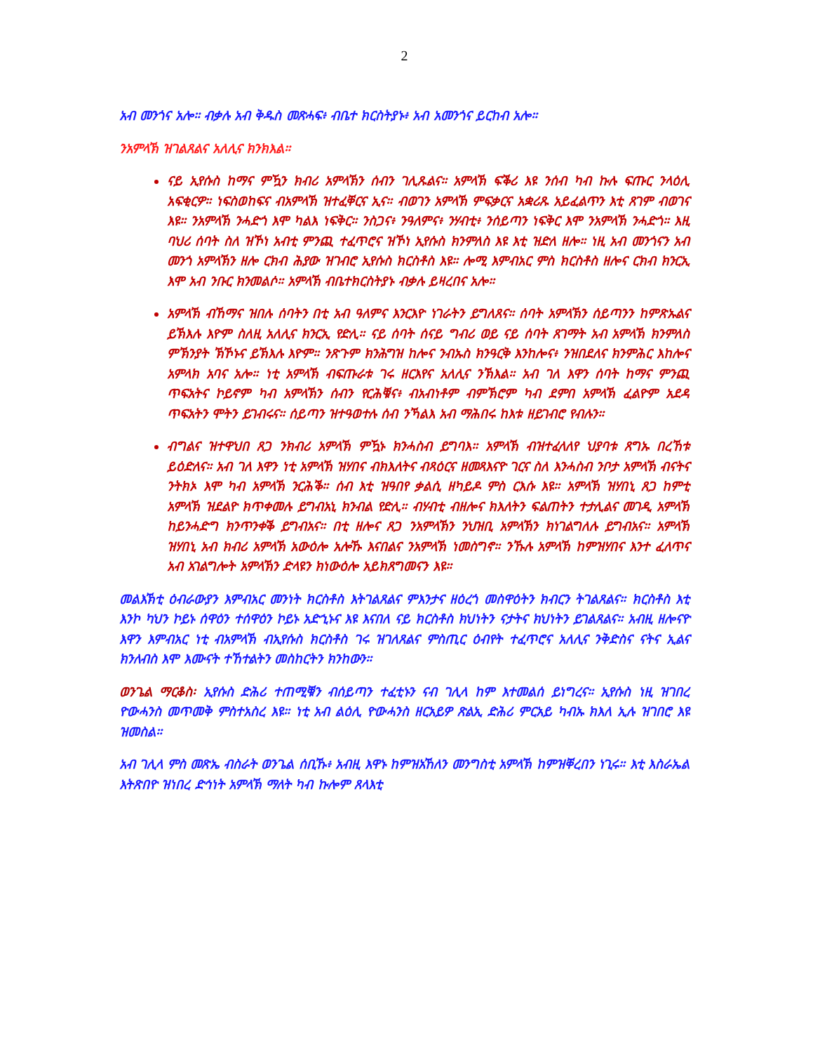2
አብ መንጎና አሎ። ብቃሉ አብ ቅዱስ መጽሓፍ፥ ብቤተ ክርስትያኑ፥ አብ አመንጎና ይርከብ አሎ።
ንአምላኽ ዝገልጸልና አለሊና ክንክእል።
ናይ ኢየሱስ ከማና ምዃን ክብሪ አምላኽን ሰብን ገሊጹልና። አምላኽ ፍቕሪ እዩ ንሰብ ካብ ኩሉ ፍጡር ንላዕሊ አፍቂርዎ። ነፍስወከፍና ብአምላኽ ዝተፈቐርና ኢና። ብወገን አምላኽ ምፍቃርና አቋሪጹ አይፈልጥን እቲ ጸገም ብወገና እዩ። ንአምላኽ ንሓድጎ እሞ ካልእ ነፍቅር። ንስጋና፥ ንዓለምና፥ ንሃብቲ፥ ንሰይጣን ነፍቅር እሞ ንአምላኽ ንሓድጎ። እዚ ባህሪ ሰባት ስለ ዝኾነ አብቲ ምንጪ ተፈጥሮና ዝኾነ ኢየሱስ ክንምለስ እዩ እቲ ዝድለ ዘሎ። ነዚ አብ መንጎናን አብ መንጎ አምላኽን ዘሎ ርክብ ሕያው ዝገብሮ ኢየሱስ ክርስቶስ እዩ። ሎሚ እምብአር ምስ ክርስቶስ ዘሎና ርክብ ክንርኢ እሞ አብ ንቡር ክንመልሶ። አምላኽ ብቤተክርስትያኑ ብቃሉ ይዛረበና አሎ።
አምላኽ ብኸማና ዝበሉ ሰባትን በቲ አብ ዓለምና እንርእዮ ነገራትን ይግለጸና። ሰባት አምላኽን ሰይጣንን ከምጽኡልና ይኽእሉ እዮም ስለዚ አለሊና ክንርኢ የድሊ። ናይ ሰባት ሰናይ ግብሪ ወይ ናይ ሰባት ጸገማት አብ አምላኽ ክንምለስ ምኽንያት ኽኾኑና ይኽእሉ እዮም። ንጽጉም ክንሕግዝ ከሎና ንብኡስ ክንዓርቅ እንከሎና፥ ንዝበደለና ክንምሕር እከሎና አምላክ አባና አሎ። ነቲ አምላኽ ብፍጡራቱ ገሩ ዘርእየና አለሊና ንኽእል። አብ ገለ እዋን ሰባት ከማና ምንጪ ጥፍአትና ኮይኖም ካብ አምላኽን ሰብን የርሕቑና፥ ብአብነቶም ብምኽሮም ካብ ደምበ አምላኽ ፈልዮም አደዳ ጥፍአትን ሞትን ይገብሩና። ሰይጣን ዝተዓወተሉ ሰብ ንኻልእ አብ ማሕበሩ ከእቱ ዘይገብሮ የብሉን።
ብግልና ዝተዋህበ ጸጋ ንክብሪ አምላኽ ምዃኑ ክንሓስብ ይግባእ። አምላኽ ብዝተፈላለየ ህያባቱ ጸግኡ በረኸቱ ይዕድለና። አብ ገለ እዋን ነቲ አምላኽ ዝሃበና ብክእለትና ብጻዕርና ዘመጻእናዮ ገርና ስለ እንሓስብ ንቦታ አምላኽ ብናትና ንትክኦ እሞ ካብ አምላኽ ንርሕቕ። ሰብ እቲ ዝዓበየ ቃልሲ ዘካይዶ ምስ ርእሱ እዩ። አምላኽ ዝሃበኒ ጸጋ ከምቲ አምላኽ ዝደልዮ ክጥቀመሉ ይግብአኒ ክንብል የድሊ። ብሃብቲ ብዘሎና ክእለትን ፍልጠትን ተታሊልና መገዲ አምላኽ ከይንሓድግ ክንጥንቀቕ ይግብአና። በቲ ዘሎና ጸጋ ንአምላኽን ንህዝቢ አምላኽን ክነገልግለሉ ይግብአና። አምላኽ ዝሃበኒ አብ ክብሪ አምላኽ አውዕሎ አሎኹ እናበልና ንአምላኽ ነመስግኖ። ንኹሉ አምላኽ ከምዝሃበና እንተ ፈለጥና አብ አገልግሎት አምላኽን ድላዩን ክነውዕሎ አይክጸግመናን እዩ።
መልእኽቲ ዕብራውያን እምብአር መንነት ክርስቶስ እትገልጸልና ምእንታና ዘዕረጎ መስዋዕትን ክብርን ትገልጸልና። ክርስቶስ እቲ እንኮ ካህን ኮይኑ ሰዋዕን ተሰዋዕን ኮይኑ አድኂኑና እዩ እናበለ ናይ ክርስቶስ ክህነትን ናታትና ክህነትን ይገልጸልና። አብዚ ዘሎናዮ እዋን እምብአር ነቲ ብአምላኽ ብኢየሱስ ክርስቶስ ገሩ ዝገለጸልና ምስጢር ዕብየት ተፈጥሮና አለሊና ንቅድስና ናትና ኢልና ክንለብስ እሞ እሙናት ተኸተልትን መስከርትን ክንከውን።
ወንጌል ማርቆስ፡ ኢየሱስ ድሕሪ ተጠሚቑን ብሰይጣን ተፈቲኑን ናብ ገሊላ ከም እተመልሰ ይነግረና። ኢየሱስ ነዚ ዝገበረ ዮውሓንስ መጥመቅ ምስተአስረ እዩ። ነቲ አብ ልዕሊ ዮውሓንስ ዘርአይዎ ጽልኢ ድሕሪ ምርአይ ካብኡ ክእለ ኢሉ ዝገበሮ እዩ ዝመስል።
አብ ገሊላ ምስ መጽኤ ብስራት ወንጌል ሰቢኹ፥ አብዚ እዋኑ ከምዝአኸለን መንግስቲ አምላኽ ከምዝቐረበን ነጊሩ። እቲ እስራኤል እትጽበዮ ዝነበረ ድኅነት አምላኽ ማለት ካብ ኩሎም ጸላእቲ